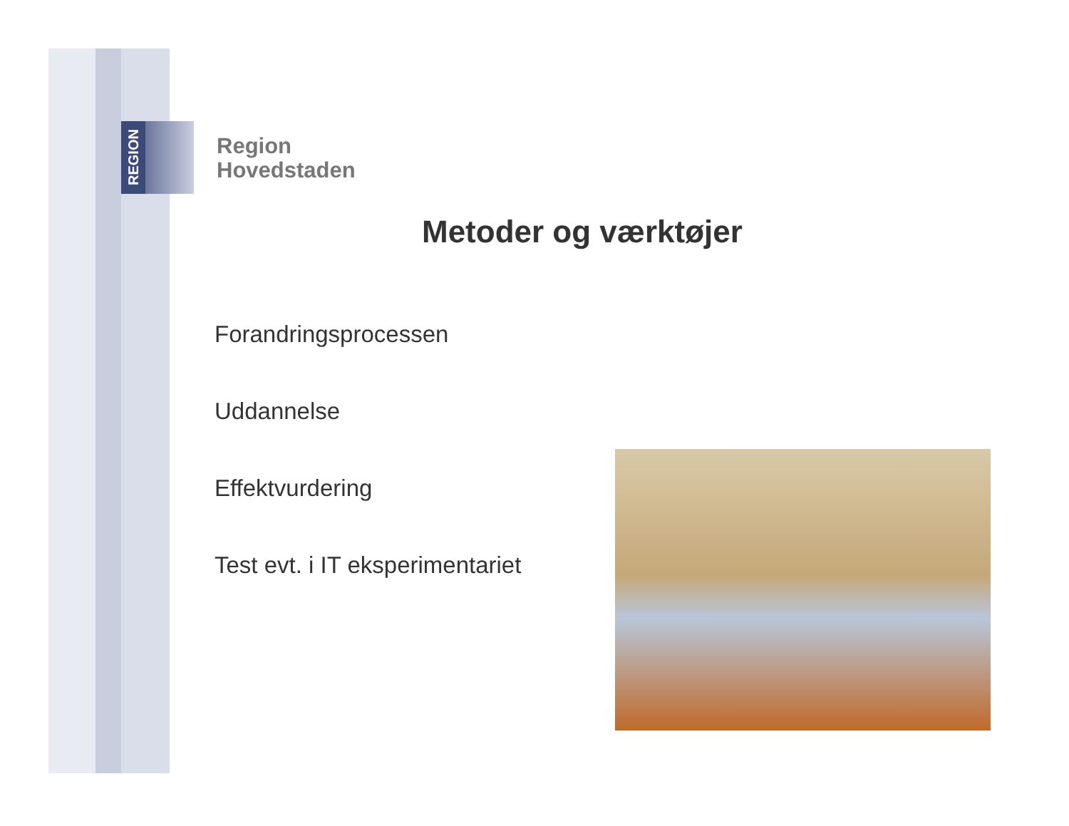REGION
Region
Hovedstaden
Metoder og værktøjer
Forandringsprocessen
Uddannelse
Effektvurdering
Test evt. i IT eksperimentariet